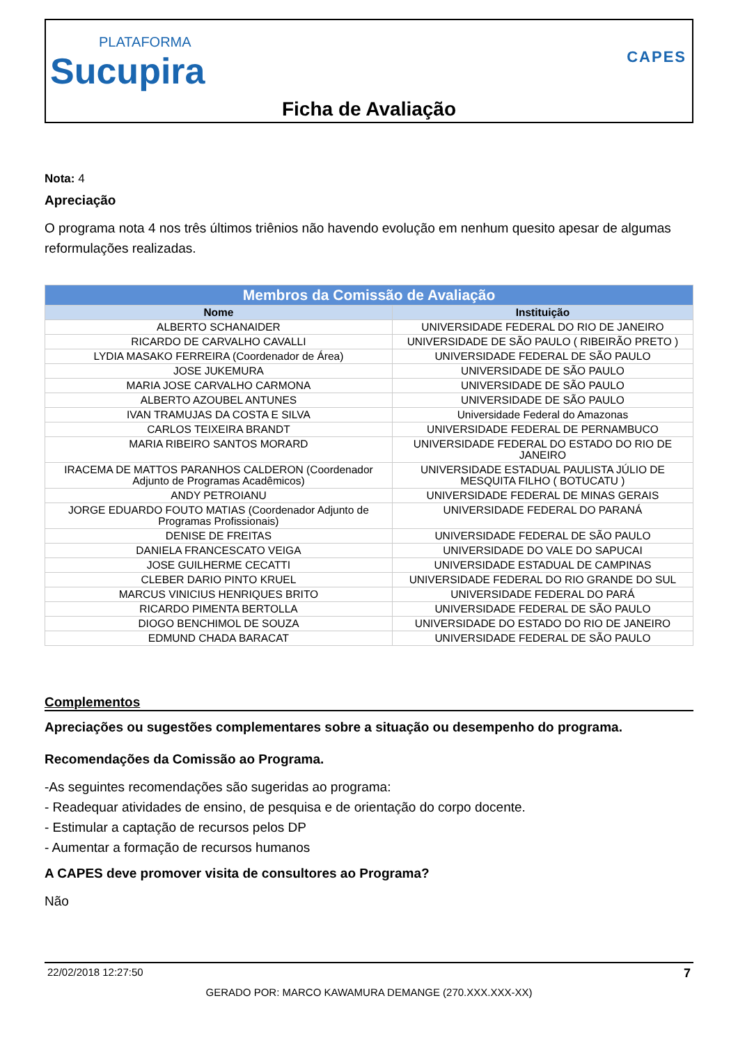PLATAFORMA
Sucupira
CAPES
Ficha de Avaliação
Nota: 4
Apreciação
O programa nota 4 nos três últimos triênios não havendo evolução em nenhum quesito apesar de algumas reformulações realizadas.
| Membros da Comissão de Avaliação | |
| --- | --- |
| Nome | Instituição |
| ALBERTO SCHANAIDER | UNIVERSIDADE FEDERAL DO RIO DE JANEIRO |
| RICARDO DE CARVALHO CAVALLI | UNIVERSIDADE DE SÃO PAULO ( RIBEIRÃO PRETO ) |
| LYDIA MASAKO FERREIRA (Coordenador de Área) | UNIVERSIDADE FEDERAL DE SÃO PAULO |
| JOSE JUKEMURA | UNIVERSIDADE DE SÃO PAULO |
| MARIA JOSE CARVALHO CARMONA | UNIVERSIDADE DE SÃO PAULO |
| ALBERTO AZOUBEL ANTUNES | UNIVERSIDADE DE SÃO PAULO |
| IVAN TRAMUJAS DA COSTA E SILVA | Universidade Federal do Amazonas |
| CARLOS TEIXEIRA BRANDT | UNIVERSIDADE FEDERAL DE PERNAMBUCO |
| MARIA RIBEIRO SANTOS MORARD | UNIVERSIDADE FEDERAL DO ESTADO DO RIO DE JANEIRO |
| IRACEMA DE MATTOS PARANHOS CALDERON (Coordenador Adjunto de Programas Acadêmicos) | UNIVERSIDADE ESTADUAL PAULISTA JÚLIO DE MESQUITA FILHO ( BOTUCATU ) |
| ANDY PETROIANU | UNIVERSIDADE FEDERAL DE MINAS GERAIS |
| JORGE EDUARDO FOUTO MATIAS (Coordenador Adjunto de Programas Profissionais) | UNIVERSIDADE FEDERAL DO PARANÁ |
| DENISE DE FREITAS | UNIVERSIDADE FEDERAL DE SÃO PAULO |
| DANIELA FRANCESCATO VEIGA | UNIVERSIDADE DO VALE DO SAPUCAI |
| JOSE GUILHERME CECATTI | UNIVERSIDADE ESTADUAL DE CAMPINAS |
| CLEBER DARIO PINTO KRUEL | UNIVERSIDADE FEDERAL DO RIO GRANDE DO SUL |
| MARCUS VINICIUS HENRIQUES BRITO | UNIVERSIDADE FEDERAL DO PARÁ |
| RICARDO PIMENTA BERTOLLA | UNIVERSIDADE FEDERAL DE SÃO PAULO |
| DIOGO BENCHIMOL DE SOUZA | UNIVERSIDADE DO ESTADO DO RIO DE JANEIRO |
| EDMUND CHADA BARACAT | UNIVERSIDADE FEDERAL DE SÃO PAULO |
Complementos
Apreciações ou sugestões complementares sobre a situação ou desempenho do programa.
Recomendações da Comissão ao Programa.
-As seguintes recomendações são sugeridas ao programa:
- Readequar atividades de ensino, de pesquisa e de orientação do corpo docente.
- Estimular a captação de recursos pelos DP
- Aumentar a formação de recursos humanos
A CAPES deve promover visita de consultores ao Programa?
Não
22/02/2018 12:27:50 7
GERADO POR: MARCO KAWAMURA DEMANGE (270.XXX.XXX-XX)